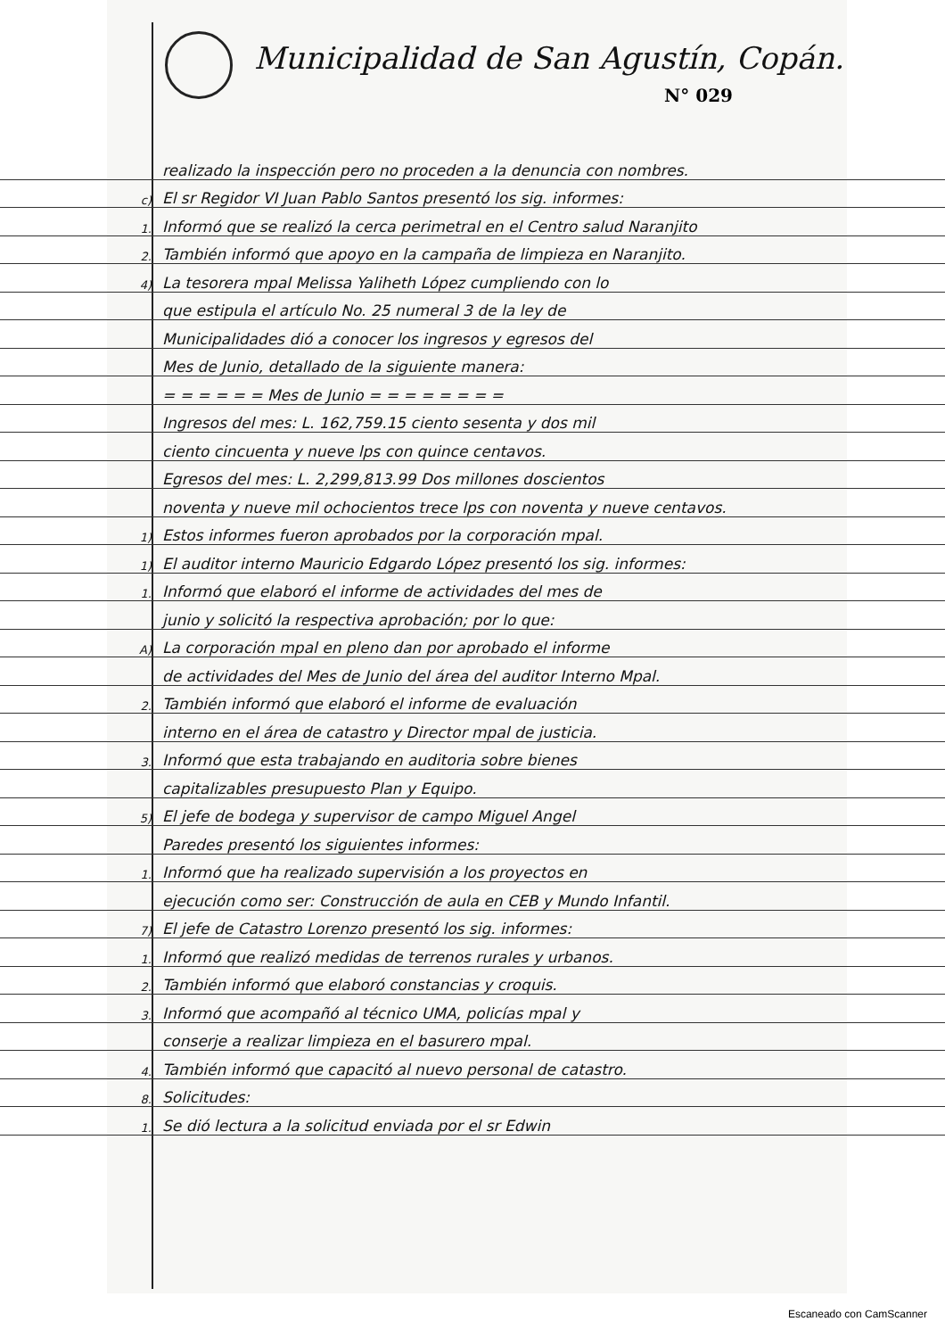Municipalidad de San Agustín, Copán.
N° 029
realizado la inspección pero no proceden a la denuncia con nombres.
c) El sr Regidor VI Juan Pablo Santos presentó los sig. informes:
1. Informó que se realizó la cerca perimetral en el Centro salud Naranjito
2. También informó que apoyo en la campaña de limpieza en Naranjito.
4) La tesorera mpal Melissa Yaliheth López cumpliendo con lo
que estipula el artículo No. 25 numeral 3 de la ley de
Municipalidades dió a conocer los ingresos y egresos del
Mes de Junio, detallado de la siguiente manera:
= = = = = = Mes de Junio = = = = = = = =
Ingresos del mes: L. 162,759.15 ciento sesenta y dos mil
ciento cincuenta y nueve lps con quince centavos.
Egresos del mes: L. 2,299,813.99 Dos millones doscientos
noventa y nueve mil ochocientos trece lps con noventa y nueve centavos.
1) Estos informes fueron aprobados por la corporación mpal.
1) El auditor interno Mauricio Edgardo López presentó los sig. informes:
1. Informó que elaboró el informe de actividades del mes de
junio y solicitó la respectiva aprobación; por lo que:
A) La corporación mpal en pleno dan por aprobado el informe
de actividades del Mes de Junio del área del auditor Interno Mpal.
2. También informó que elaboró el informe de evaluación
interno en el área de catastro y Director mpal de justicia.
3. Informó que esta trabajando en auditoria sobre bienes
capitalizables presupuesto Plan y Equipo.
5) El jefe de bodega y supervisor de campo Miguel Angel
Paredes presentó los siguientes informes:
1. Informó que ha realizado supervisión a los proyectos en
ejecución como ser: Construcción de aula en CEB y Mundo Infantil.
7) El jefe de Catastro Lorenzo presentó los sig. informes:
1. Informó que realizó medidas de terrenos rurales y urbanos.
2. También informó que elaboró constancias y croquis.
3. Informó que acompañó al técnico UMA, policías mpal y
conserje a realizar limpieza en el basurero mpal.
4. También informó que capacitó al nuevo personal de catastro.
8. Solicitudes:
1. Se dió lectura a la solicitud enviada por el sr Edwin
Escaneado con CamScanner